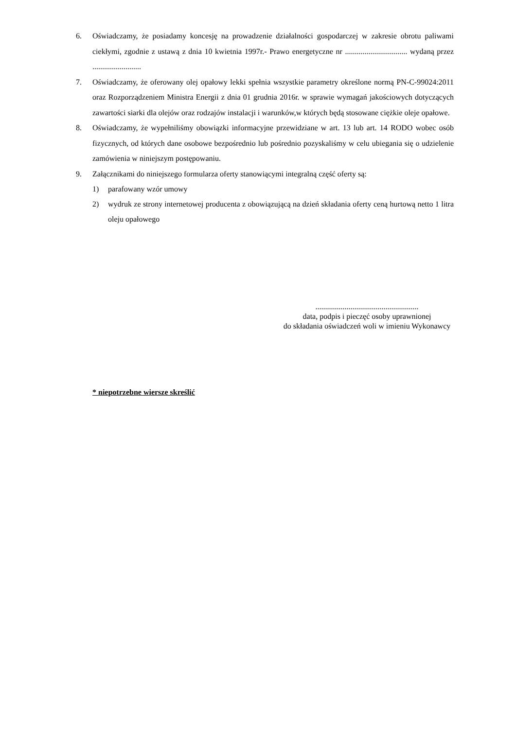6. Oświadczamy, że posiadamy koncesję na prowadzenie działalności gospodarczej w zakresie obrotu paliwami ciekłymi, zgodnie z ustawą z dnia 10 kwietnia 1997r.- Prawo energetyczne nr ................................ wydaną przez .........................
7. Oświadczamy, że oferowany olej opałowy lekki spełnia wszystkie parametry określone normą PN-C-99024:2011 oraz Rozporządzeniem Ministra Energii z dnia 01 grudnia 2016r. w sprawie wymagań jakościowych dotyczących zawartości siarki dla olejów oraz rodzajów instalacji i warunków,w których będą stosowane ciężkie oleje opałowe.
8. Oświadczamy, że wypełniliśmy obowiązki informacyjne przewidziane w art. 13 lub art. 14 RODO wobec osób fizycznych, od których dane osobowe bezpośrednio lub pośrednio pozyskaliśmy w celu ubiegania się o udzielenie zamówienia w niniejszym postępowaniu.
9. Załącznikami do niniejszego formularza oferty stanowiącymi integralną część oferty są:
1) parafowany wzór umowy
2) wydruk ze strony internetowej producenta z obowiązującą na dzień składania oferty ceną hurtową netto 1 litra oleju opałowego
.....................................................
data, podpis i pieczęć osoby uprawnionej
do składania oświadczeń woli w imieniu Wykonawcy
* niepotrzebne wiersze skreślić